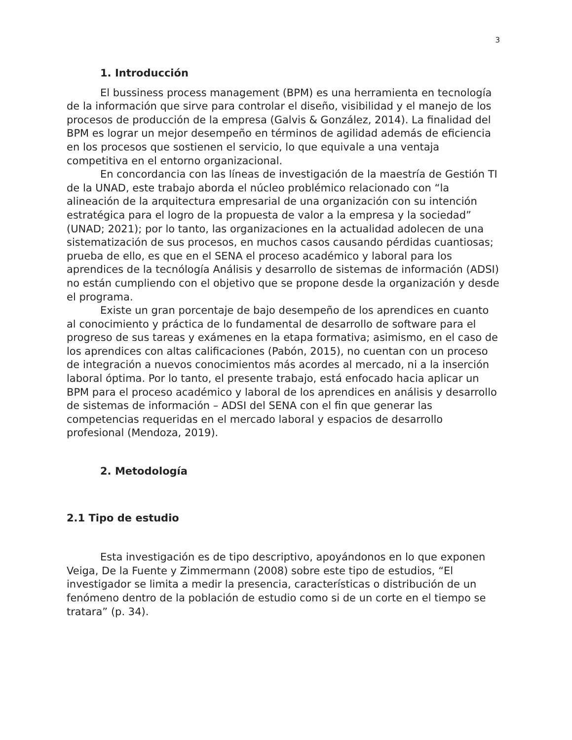3
1. Introducción
El bussiness process management (BPM) es una herramienta en tecnología de la información que sirve para controlar el diseño, visibilidad y el manejo de los procesos de producción de la empresa (Galvis & González, 2014). La finalidad del BPM es lograr un mejor desempeño en términos de agilidad además de eficiencia en los procesos que sostienen el servicio, lo que equivale a una ventaja competitiva en el entorno organizacional.
En concordancia con las líneas de investigación de la maestría de Gestión TI de la UNAD, este trabajo aborda el núcleo problémico relacionado con “la alineación de la arquitectura empresarial de una organización con su intención estratégica para el logro de la propuesta de valor a la empresa y la sociedad” (UNAD; 2021); por lo tanto, las organizaciones en la actualidad adolecen de una sistematización de sus procesos, en muchos casos causando pérdidas cuantiosas; prueba de ello, es que en el SENA el proceso académico y laboral para los aprendices de la tecnólogía Análisis y desarrollo de sistemas de información (ADSI) no están cumpliendo con el objetivo que se propone desde la organización y desde el programa.
Existe un gran porcentaje de bajo desempeño de los aprendices en cuanto al conocimiento y práctica de lo fundamental de desarrollo de software para el progreso de sus tareas y exámenes en la etapa formativa; asimismo, en el caso de los aprendices con altas calificaciones (Pabón, 2015), no cuentan con un proceso de integración a nuevos conocimientos más acordes al mercado, ni a la inserción laboral óptima. Por lo tanto, el presente trabajo, está enfocado hacia aplicar un BPM para el proceso académico y laboral de los aprendices en análisis y desarrollo de sistemas de información – ADSI del SENA con el fin que generar las competencias requeridas en el mercado laboral y espacios de desarrollo profesional (Mendoza, 2019).
2. Metodología
2.1 Tipo de estudio
Esta investigación es de tipo descriptivo, apoyándonos en lo que exponen Veiga, De la Fuente y Zimmermann (2008) sobre este tipo de estudios, “El investigador se limita a medir la presencia, características o distribución de un fenómeno dentro de la población de estudio como si de un corte en el tiempo se tratara” (p. 34).